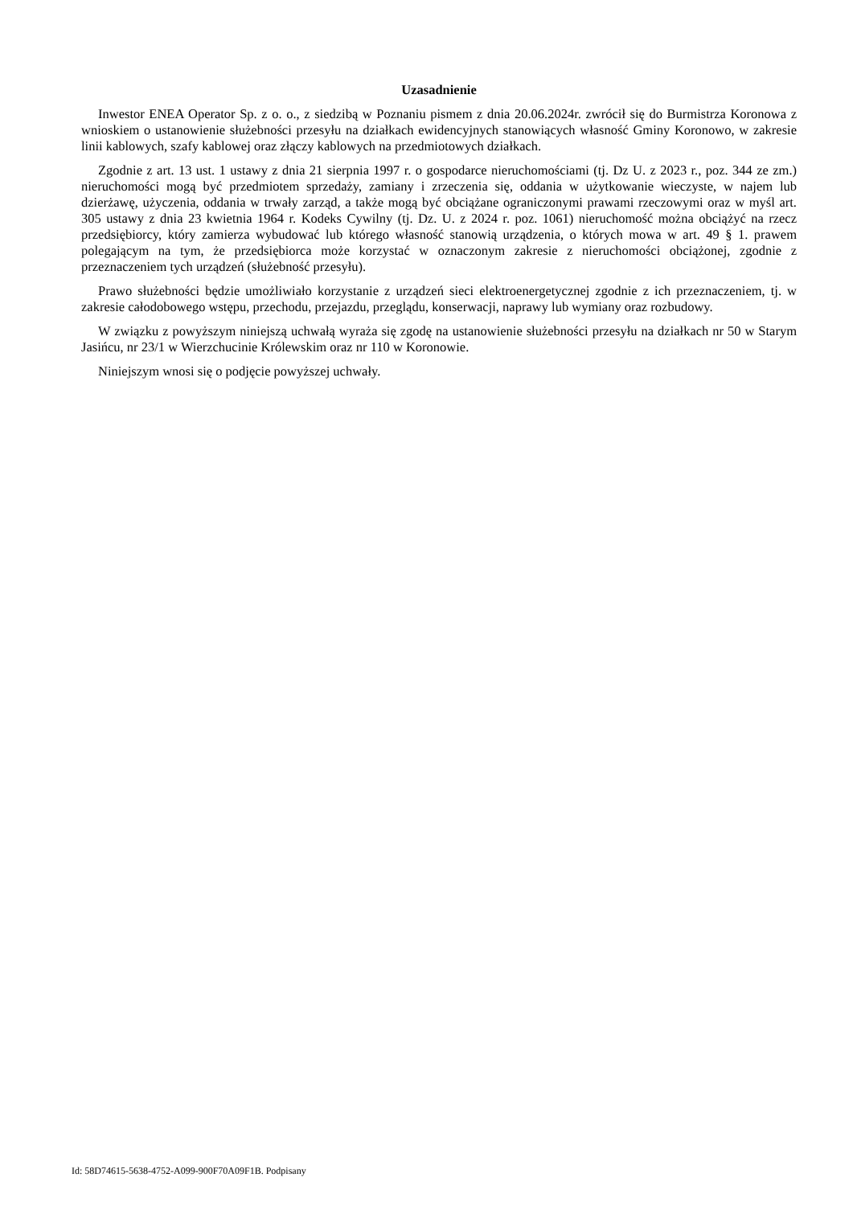Uzasadnienie
Inwestor ENEA Operator Sp. z o. o., z siedzibą w Poznaniu pismem z dnia 20.06.2024r. zwrócił się do Burmistrza Koronowa z wnioskiem o ustanowienie służebności przesyłu na działkach ewidencyjnych stanowiących własność Gminy Koronowo, w zakresie linii kablowych, szafy kablowej oraz złączy kablowych na przedmiotowych działkach.
Zgodnie z art. 13 ust. 1 ustawy z dnia 21 sierpnia 1997 r. o gospodarce nieruchomościami (tj. Dz U. z 2023 r., poz. 344 ze zm.) nieruchomości mogą być przedmiotem sprzedaży, zamiany i zrzeczenia się, oddania w użytkowanie wieczyste, w najem lub dzierżawę, użyczenia, oddania w trwały zarząd, a także mogą być obciążane ograniczonymi prawami rzeczowymi oraz w myśl art. 305 ustawy z dnia 23 kwietnia 1964 r. Kodeks Cywilny (tj. Dz. U. z 2024 r. poz. 1061) nieruchomość można obciążyć na rzecz przedsiębiorcy, który zamierza wybudować lub którego własność stanowią urządzenia, o których mowa w art. 49 § 1. prawem polegającym na tym, że przedsiębiorca może korzystać w oznaczonym zakresie z nieruchomości obciążonej, zgodnie z przeznaczeniem tych urządzeń (służebność przesyłu).
Prawo służebności będzie umożliwiało korzystanie z urządzeń sieci elektroenergetycznej zgodnie z ich przeznaczeniem, tj. w zakresie całodobowego wstępu, przechodu, przejazdu, przeglądu, konserwacji, naprawy lub wymiany oraz rozbudowy.
W związku z powyższym niniejszą uchwałą wyraża się zgodę na ustanowienie służebności przesyłu na działkach nr 50 w Starym Jasińcu, nr 23/1 w Wierzchucinie Królewskim oraz nr 110 w Koronowie.
Niniejszym wnosi się o podjęcie powyższej uchwały.
Id: 58D74615-5638-4752-A099-900F70A09F1B. Podpisany